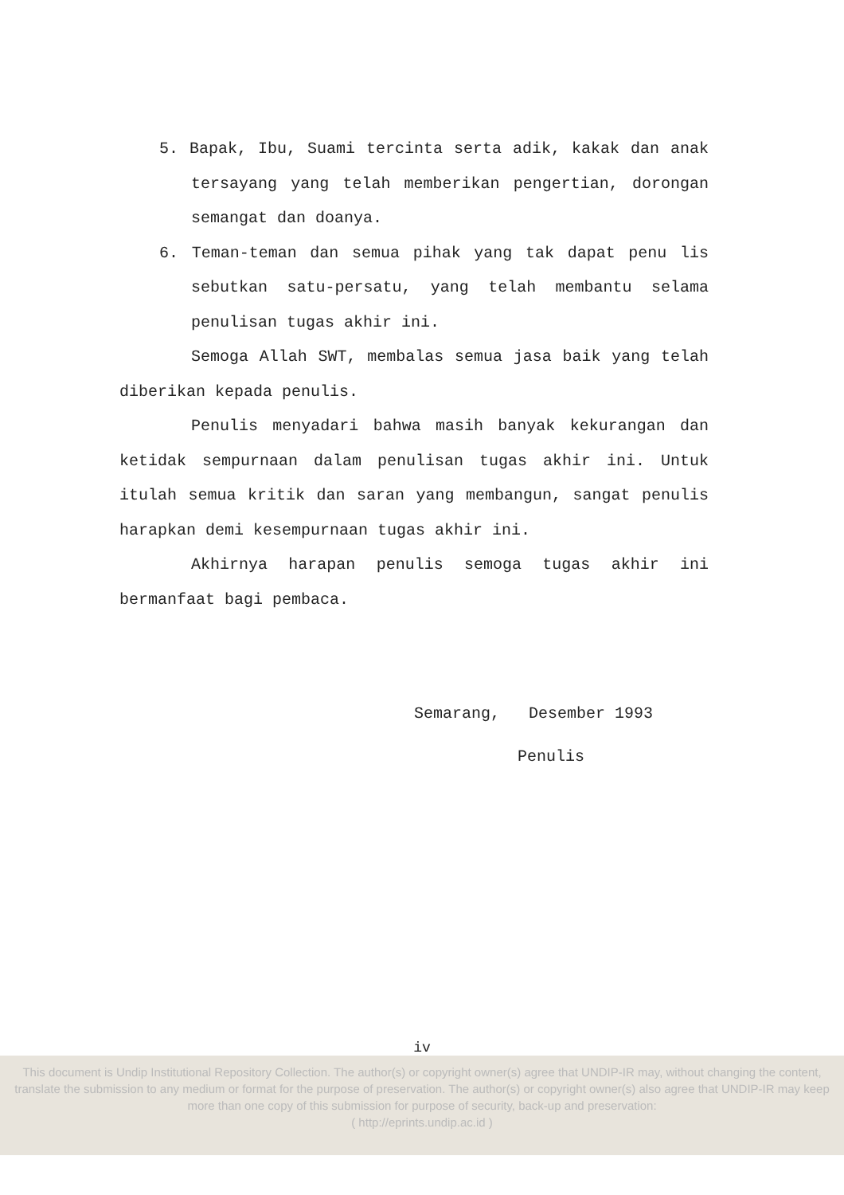5. Bapak, Ibu, Suami tercinta serta adik, kakak dan anak tersayang yang telah memberikan pengertian, dorongan semangat dan doanya.
6. Teman-teman dan semua pihak yang tak dapat penu lis sebutkan satu-persatu, yang telah membantu selama penulisan tugas akhir ini.
Semoga Allah SWT, membalas semua jasa baik yang telah diberikan kepada penulis.
Penulis menyadari bahwa masih banyak kekurangan dan ketidak sempurnaan dalam penulisan tugas akhir ini. Untuk itulah semua kritik dan saran yang membangun, sangat penulis harapkan demi kesempurnaan tugas akhir ini.
Akhirnya harapan penulis semoga tugas akhir ini bermanfaat bagi pembaca.
Semarang, Desember 1993
Penulis
iv
This document is Undip Institutional Repository Collection. The author(s) or copyright owner(s) agree that UNDIP-IR may, without changing the content, translate the submission to any medium or format for the purpose of preservation. The author(s) or copyright owner(s) also agree that UNDIP-IR may keep more than one copy of this submission for purpose of security, back-up and preservation:
( http://eprints.undip.ac.id )